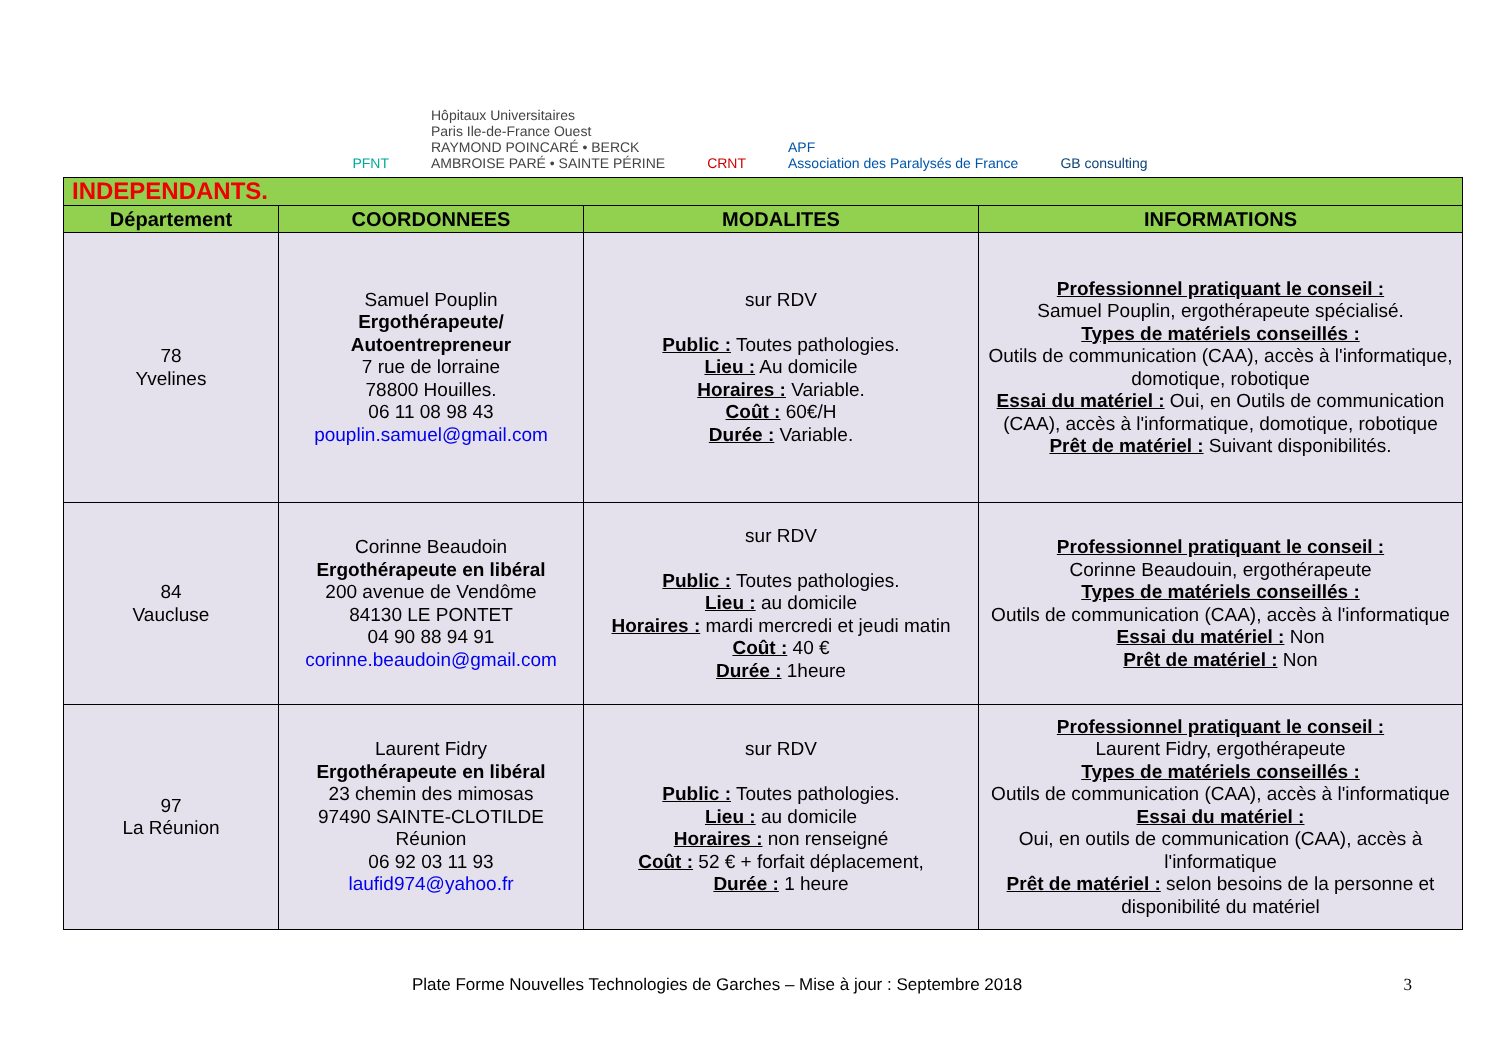PFNT
Hôpitaux Universitaires
Paris Ile-de-France Ouest
RAYMOND POINCARÉ • BERCK
AMBROISE PARÉ • SAINTE PÉRINE
CRNT
APF
Association des Paralysés de France
GB consulting
| INDEPENDANTS. | | | |
| Département | COORDONNEES | MODALITES | INFORMATIONS |
| 78 Yvelines | Samuel Pouplin Ergothérapeute/ Autoentrepreneur 7 rue de lorraine 78800 Houilles. 06 11 08 98 43 pouplin.samuel@gmail.com | sur RDV Public : Toutes pathologies. Lieu : Au domicile Horaires : Variable. Coût : 60€/H Durée : Variable. | Professionnel pratiquant le conseil : Samuel Pouplin, ergothérapeute spécialisé. Types de matériels conseillés : Outils de communication (CAA), accès à l'informatique, domotique, robotique Essai du matériel : Oui, en Outils de communication (CAA), accès à l'informatique, domotique, robotique Prêt de matériel : Suivant disponibilités. |
| 84 Vaucluse | Corinne Beaudoin Ergothérapeute en libéral 200 avenue de Vendôme 84130 LE PONTET 04 90 88 94 91 corinne.beaudoin@gmail.com | sur RDV Public : Toutes pathologies. Lieu : au domicile Horaires : mardi mercredi et jeudi matin Coût : 40 € Durée : 1heure | Professionnel pratiquant le conseil : Corinne Beaudouin, ergothérapeute Types de matériels conseillés : Outils de communication (CAA), accès à l'informatique Essai du matériel : Non Prêt de matériel : Non |
| 97 La Réunion | Laurent Fidry Ergothérapeute en libéral 23 chemin des mimosas 97490 SAINTE-CLOTILDE Réunion 06 92 03 11 93 laufid974@yahoo.fr | sur RDV Public : Toutes pathologies. Lieu : au domicile Horaires : non renseigné Coût : 52 € + forfait déplacement, Durée : 1 heure | Professionnel pratiquant le conseil : Laurent Fidry, ergothérapeute Types de matériels conseillés : Outils de communication (CAA), accès à l'informatique Essai du matériel : Oui, en outils de communication (CAA), accès à l'informatique Prêt de matériel : selon besoins de la personne et disponibilité du matériel |
Plate Forme Nouvelles Technologies de Garches – Mise à jour : Septembre 2018 3